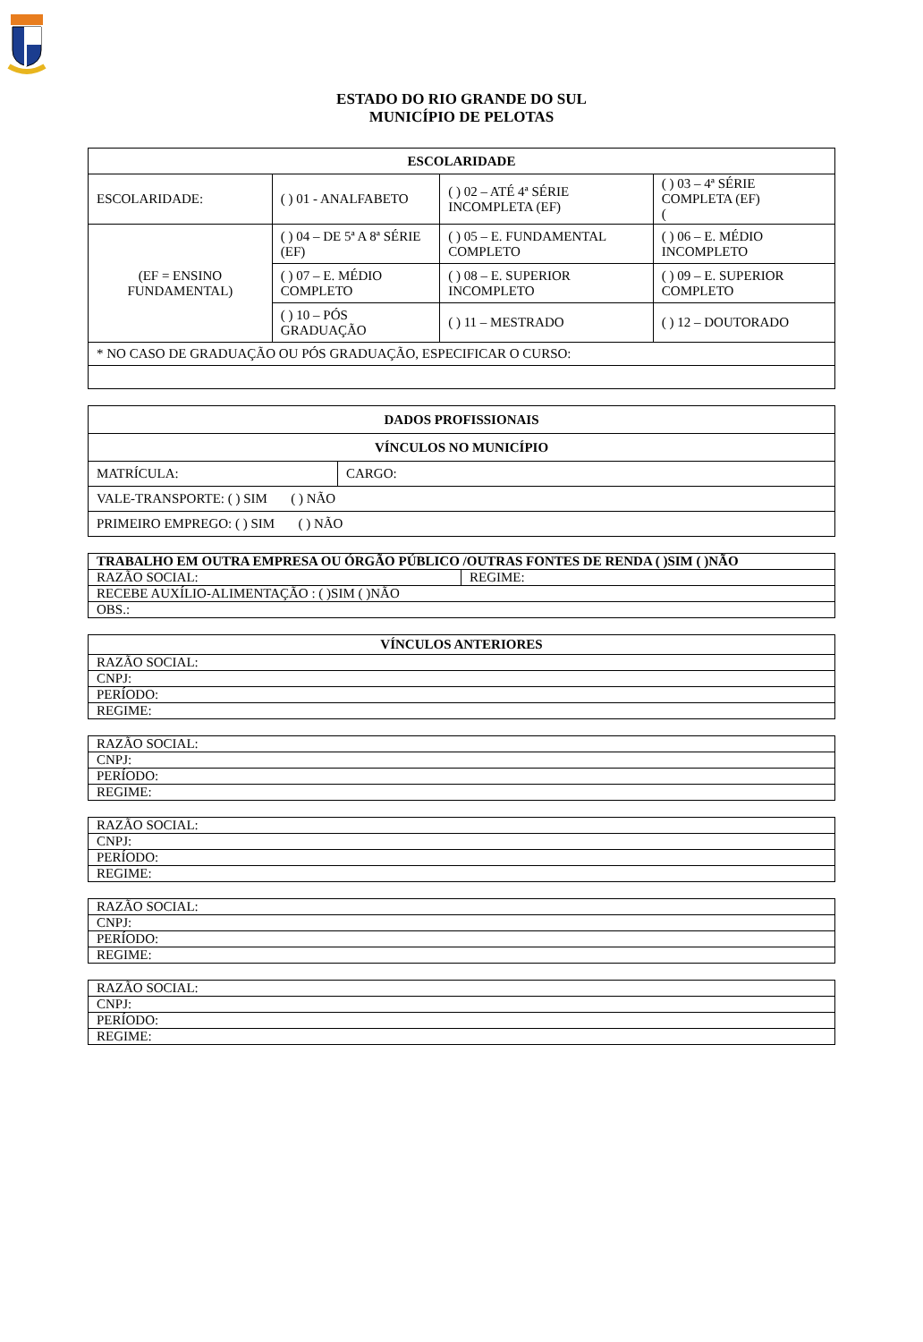ESTADO DO RIO GRANDE DO SUL
MUNICÍPIO DE PELOTAS
| ESCOLARIDADE | | | |
| --- | --- | --- | --- |
| ESCOLARIDADE: | ( ) 01 - ANALFABETO | ( ) 02 – ATÉ 4ª SÉRIE INCOMPLETA (EF) | ( ) 03 – 4ª SÉRIE COMPLETA (EF) ( |
| (EF = ENSINO FUNDAMENTAL) | ( ) 04 – DE 5ª A 8ª SÉRIE (EF) | ( ) 05 – E. FUNDAMENTAL COMPLETO | ( ) 06 – E. MÉDIO INCOMPLETO |
| | ( ) 07 – E. MÉDIO COMPLETO | ( ) 08 – E. SUPERIOR INCOMPLETO | ( ) 09 – E. SUPERIOR COMPLETO |
| | ( ) 10 – PÓS GRADUAÇÃO | ( ) 11 – MESTRADO | ( ) 12 – DOUTORADO |
| * NO CASO DE GRADUAÇÃO OU PÓS GRADUAÇÃO, ESPECIFICAR O CURSO: | | | |
| DADOS PROFISSIONAIS | |
| --- | --- |
| VÍNCULOS NO MUNICÍPIO | |
| MATRÍCULA: | CARGO: |
| VALE-TRANSPORTE: ( ) SIM ( ) NÃO | |
| PRIMEIRO EMPREGO: ( ) SIM ( ) NÃO | |
| TRABALHO EM OUTRA EMPRESA OU ÓRGÃO PÚBLICO /OUTRAS FONTES DE RENDA ( )SIM ( )NÃO | |
| RAZÃO SOCIAL: | REGIME: |
| RECEBE AUXÍLIO-ALIMENTAÇÃO : ( )SIM ( )NÃO | |
| OBS.: | |
| VÍNCULOS ANTERIORES |
| --- |
| RAZÃO SOCIAL: |
| CNPJ: |
| PERÍODO: |
| REGIME: |
| RAZÃO SOCIAL: |
| CNPJ: |
| PERÍODO: |
| REGIME: |
| RAZÃO SOCIAL: |
| CNPJ: |
| PERÍODO: |
| REGIME: |
| RAZÃO SOCIAL: |
| CNPJ: |
| PERÍODO: |
| REGIME: |
| RAZÃO SOCIAL: |
| CNPJ: |
| PERÍODO: |
| REGIME: |